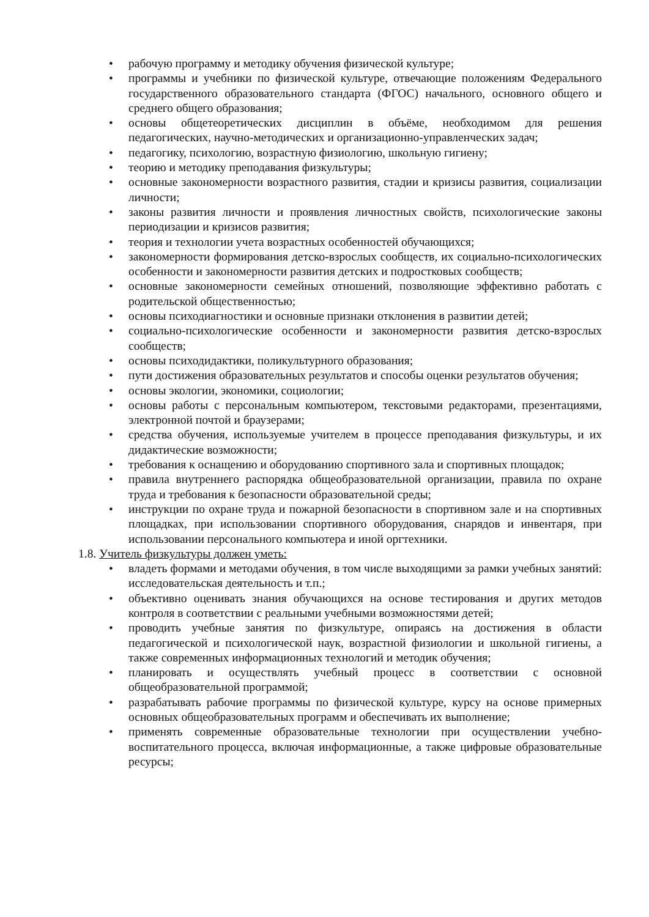• рабочую программу и методику обучения физической культуре;
• программы и учебники по физической культуре, отвечающие положениям Федерального государственного образовательного стандарта (ФГОС) начального, основного общего и среднего общего образования;
• основы общетеоретических дисциплин в объёме, необходимом для решения педагогических, научно-методических и организационно-управленческих задач;
• педагогику, психологию, возрастную физиологию, школьную гигиену;
• теорию и методику преподавания физкультуры;
• основные закономерности возрастного развития, стадии и кризисы развития, социализации личности;
• законы развития личности и проявления личностных свойств, психологические законы периодизации и кризисов развития;
• теория и технологии учета возрастных особенностей обучающихся;
• закономерности формирования детско-взрослых сообществ, их социально-психологических особенности и закономерности развития детских и подростковых сообществ;
• основные закономерности семейных отношений, позволяющие эффективно работать с родительской общественностью;
• основы психодиагностики и основные признаки отклонения в развитии детей;
• социально-психологические особенности и закономерности развития детско-взрослых сообществ;
• основы психодидактики, поликультурного образования;
• пути достижения образовательных результатов и способы оценки результатов обучения;
• основы экологии, экономики, социологии;
• основы работы с персональным компьютером, текстовыми редакторами, презентациями, электронной почтой и браузерами;
• средства обучения, используемые учителем в процессе преподавания физкультуры, и их дидактические возможности;
• требования к оснащению и оборудованию спортивного зала и спортивных площадок;
• правила внутреннего распорядка общеобразовательной организации, правила по охране труда и требования к безопасности образовательной среды;
• инструкции по охране труда и пожарной безопасности в спортивном зале и на спортивных площадках, при использовании спортивного оборудования, снарядов и инвентаря, при использовании персонального компьютера и иной оргтехники.
1.8. Учитель физкультуры должен уметь:
• владеть формами и методами обучения, в том числе выходящими за рамки учебных занятий: исследовательская деятельность и т.п.;
• объективно оценивать знания обучающихся на основе тестирования и других методов контроля в соответствии с реальными учебными возможностями детей;
• проводить учебные занятия по физкультуре, опираясь на достижения в области педагогической и психологической наук, возрастной физиологии и школьной гигиены, а также современных информационных технологий и методик обучения;
• планировать и осуществлять учебный процесс в соответствии с основной общеобразовательной программой;
• разрабатывать рабочие программы по физической культуре, курсу на основе примерных основных общеобразовательных программ и обеспечивать их выполнение;
• применять современные образовательные технологии при осуществлении учебно-воспитательного процесса, включая информационные, а также цифровые образовательные ресурсы;